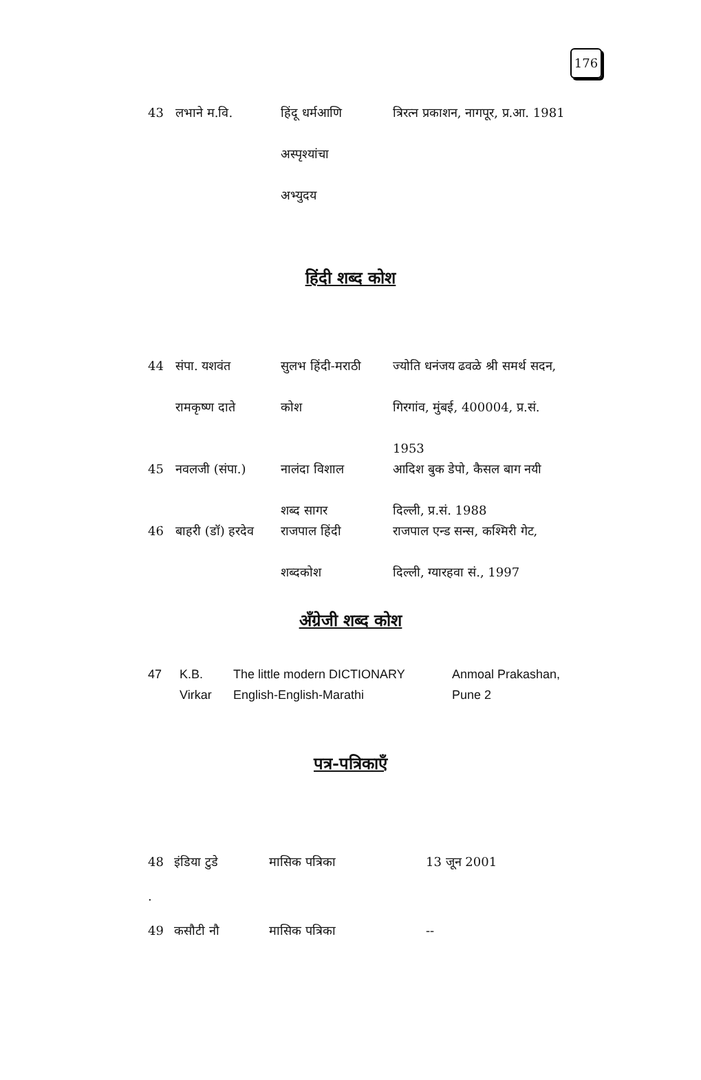176
| 43 | लभाने म.वि. | हिंदू धर्मआणि अस्पृश्यांचा अभ्युदय | त्रिरत्न प्रकाशन, नागपूर, प्र.आ. 1981 |
हिंदी शब्द कोश
| 44 | संपा. यशवंत रामकृष्ण दाते | सुलभ हिंदी-मराठी कोश | ज्योति धनंजय ढवळे श्री समर्थ सदन, गिरगांव, मुंबई, 400004, प्र.सं. 1953 |
| 45 | नवलजी (संपा.) | नालंदा विशाल शब्द सागर | आदिश बुक डेपो, कैसल बाग नयी दिल्ली, प्र.सं. 1988 |
| 46 | बाहरी (डॉ) हरदेव | राजपाल हिंदी शब्दकोश | राजपाल एन्ड सन्स, कश्मिरी गेट, दिल्ली, ग्यारहवा सं., 1997 |
अँग्रेजी शब्द कोश
| 47 | K.B. Virkar | The little modern DICTIONARY English-English-Marathi | Anmoal Prakashan, Pune 2 |
पत्र-पत्रिकाएँ
| 48 | इंडिया टुडे | मासिक पत्रिका | 13 जून 2001 |
| . | | | |
| 49 | कसौटी नौ | मासिक पत्रिका | -- |